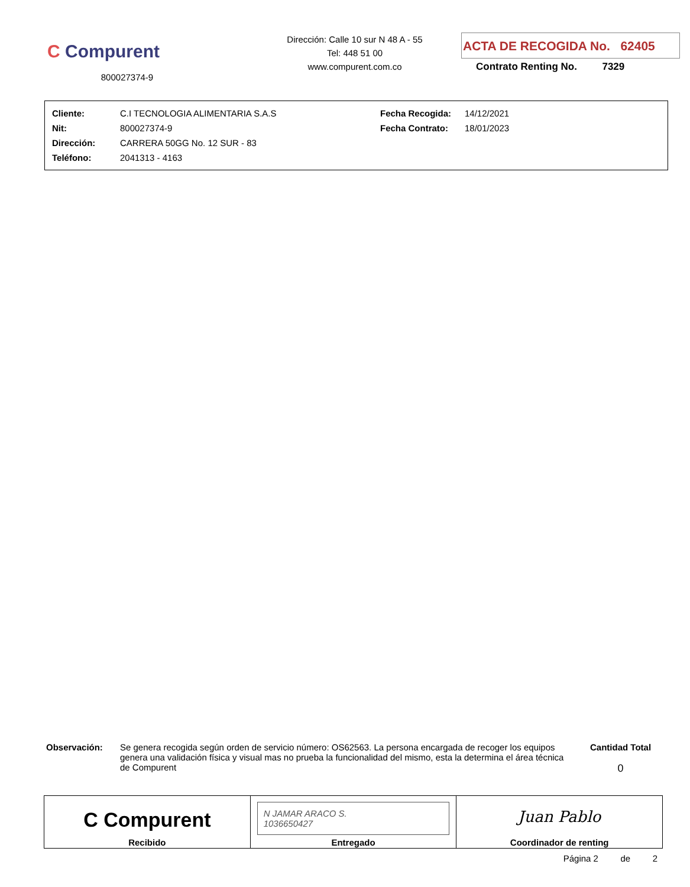C Compurent
800027374-9
Dirección: Calle 10 sur N 48 A - 55
Tel: 448 51 00
www.compurent.com.co
ACTA DE RECOGIDA No. 62405
Contrato Renting No. 7329
| Cliente: | C.I TECNOLOGIA ALIMENTARIA S.A.S | Fecha Recogida: | 14/12/2021 |
| Nit: | 800027374-9 | Fecha Contrato: | 18/01/2023 |
| Dirección: | CARRERA 50GG No. 12 SUR - 83 | | |
| Teléfono: | 2041313 - 4163 | | |
Observación: Se genera recogida según orden de servicio número: OS62563. La persona encargada de recoger los equipos genera una validación física y visual mas no prueba la funcionalidad del mismo, esta la determina el área técnica de Compurent
Cantidad Total
0
| C Compurent Recibido | N JAMAR ARACO S. 1036650427 Entregado | Juan Pablo Coordinador de renting |
Página 2 de 2